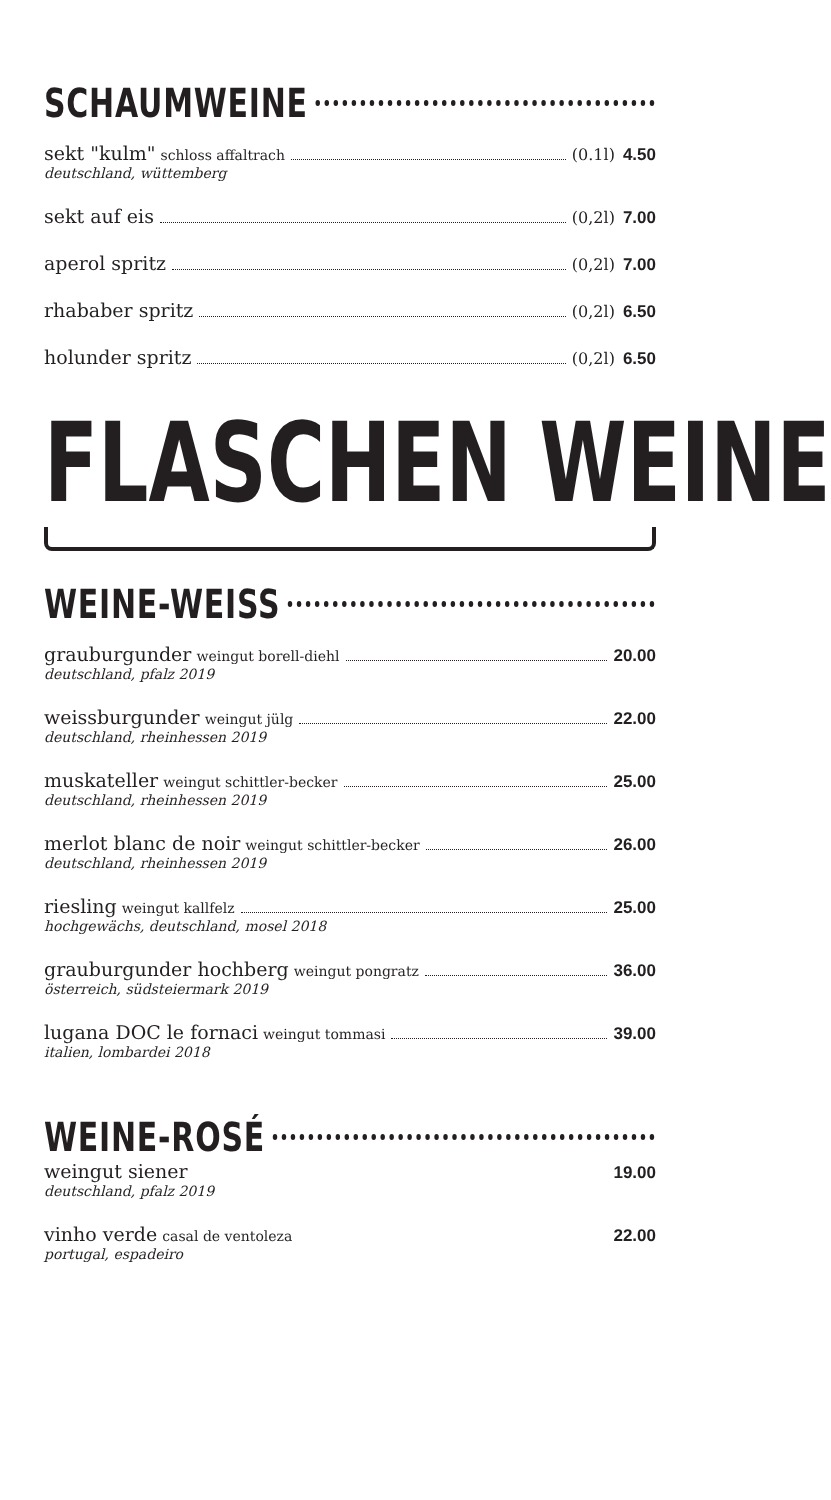SCHAUMWEINE
sekt "kulm" schloss affaltrach (0.1l) 4.50
deutschland, wüttemberg
sekt auf eis (0,2l) 7.00
aperol spritz (0,2l) 7.00
rhababer spritz (0,2l) 6.50
holunder spritz (0,2l) 6.50
FLASCHEN WEINE
WEINE-WEISS
grauburgunder weingut borell-diehl 20.00
deutschland, pfalz 2019
weissburgunder weingut jülg 22.00
deutschland, rheinhessen 2019
muskateller weingut schittler-becker 25.00
deutschland, rheinhessen 2019
merlot blanc de noir weingut schittler-becker 26.00
deutschland, rheinhessen 2019
riesling weingut kallfelz 25.00
hochgewächs, deutschland, mosel 2018
grauburgunder hochberg weingut pongratz 36.00
österreich, südsteiermark 2019
lugana DOC le fornaci weingut tommasi 39.00
italien, lombardei 2018
WEINE-ROSÉ
weingut siener 19.00
deutschland, pfalz 2019
vinho verde casal de ventoleza 22.00
portugal, espadeiro